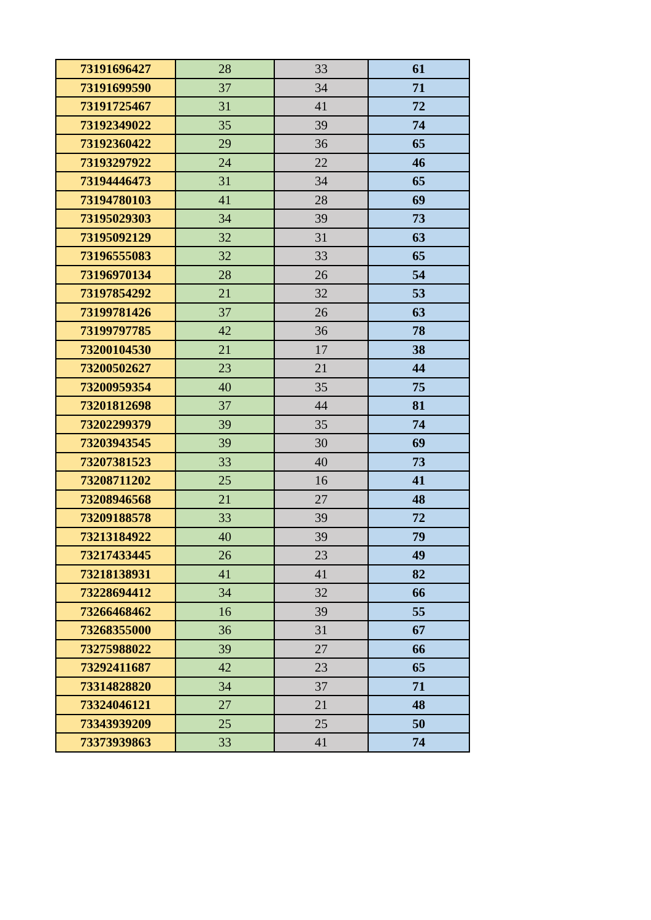| 73191696427 | 28 | 33 | 61 |
| 73191699590 | 37 | 34 | 71 |
| 73191725467 | 31 | 41 | 72 |
| 73192349022 | 35 | 39 | 74 |
| 73192360422 | 29 | 36 | 65 |
| 73193297922 | 24 | 22 | 46 |
| 73194446473 | 31 | 34 | 65 |
| 73194780103 | 41 | 28 | 69 |
| 73195029303 | 34 | 39 | 73 |
| 73195092129 | 32 | 31 | 63 |
| 73196555083 | 32 | 33 | 65 |
| 73196970134 | 28 | 26 | 54 |
| 73197854292 | 21 | 32 | 53 |
| 73199781426 | 37 | 26 | 63 |
| 73199797785 | 42 | 36 | 78 |
| 73200104530 | 21 | 17 | 38 |
| 73200502627 | 23 | 21 | 44 |
| 73200959354 | 40 | 35 | 75 |
| 73201812698 | 37 | 44 | 81 |
| 73202299379 | 39 | 35 | 74 |
| 73203943545 | 39 | 30 | 69 |
| 73207381523 | 33 | 40 | 73 |
| 73208711202 | 25 | 16 | 41 |
| 73208946568 | 21 | 27 | 48 |
| 73209188578 | 33 | 39 | 72 |
| 73213184922 | 40 | 39 | 79 |
| 73217433445 | 26 | 23 | 49 |
| 73218138931 | 41 | 41 | 82 |
| 73228694412 | 34 | 32 | 66 |
| 73266468462 | 16 | 39 | 55 |
| 73268355000 | 36 | 31 | 67 |
| 73275988022 | 39 | 27 | 66 |
| 73292411687 | 42 | 23 | 65 |
| 73314828820 | 34 | 37 | 71 |
| 73324046121 | 27 | 21 | 48 |
| 73343939209 | 25 | 25 | 50 |
| 73373939863 | 33 | 41 | 74 |